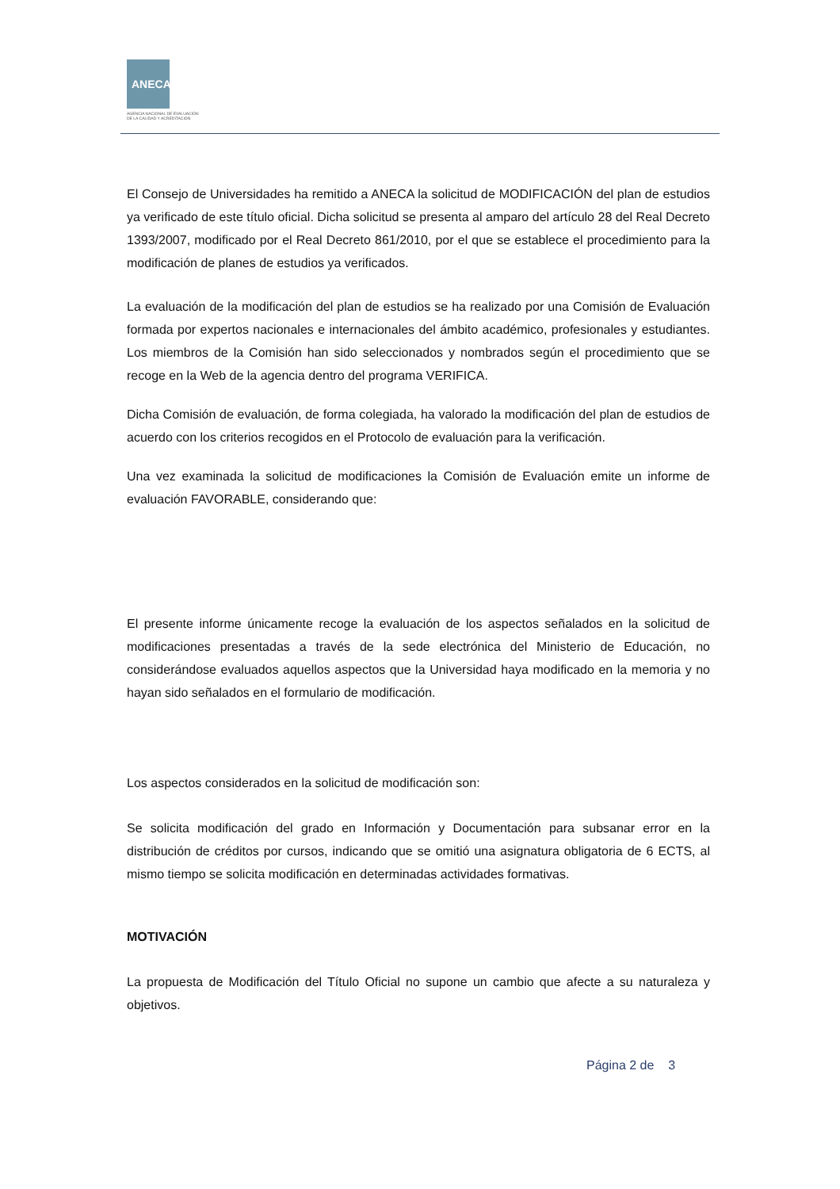ANECA
AGENCIA NACIONAL DE EVALUACIÓN
DE LA CALIDAD Y ACREDITACIÓN
El Consejo de Universidades ha remitido a ANECA la solicitud de MODIFICACIÓN del plan de estudios ya verificado de este título oficial. Dicha solicitud se presenta al amparo del artículo 28 del Real Decreto 1393/2007, modificado por el Real Decreto 861/2010, por el que se establece el procedimiento para la modificación de planes de estudios ya verificados.
La evaluación de la modificación del plan de estudios se ha realizado por una Comisión de Evaluación formada por expertos nacionales e internacionales del ámbito académico, profesionales y estudiantes. Los miembros de la Comisión han sido seleccionados y nombrados según el procedimiento que se recoge en la Web de la agencia dentro del programa VERIFICA.
Dicha Comisión de evaluación, de forma colegiada, ha valorado la modificación del plan de estudios de acuerdo con los criterios recogidos en el Protocolo de evaluación para la verificación.
Una vez examinada la solicitud de modificaciones la Comisión de Evaluación emite un informe de evaluación FAVORABLE, considerando que:
El presente informe únicamente recoge la evaluación de los aspectos señalados en la solicitud de modificaciones presentadas a través de la sede electrónica del Ministerio de Educación, no considerándose evaluados aquellos aspectos que la Universidad haya modificado en la memoria y no hayan sido señalados en el formulario de modificación.
Los aspectos considerados en la solicitud de modificación son:
Se solicita modificación del grado en Información y Documentación para subsanar error en la distribución de créditos por cursos, indicando que se omitió una asignatura obligatoria de 6 ECTS, al mismo tiempo se solicita modificación en determinadas actividades formativas.
MOTIVACIÓN
La propuesta de Modificación del Título Oficial no supone un cambio que afecte a su naturaleza y objetivos.
Página 2 de 3